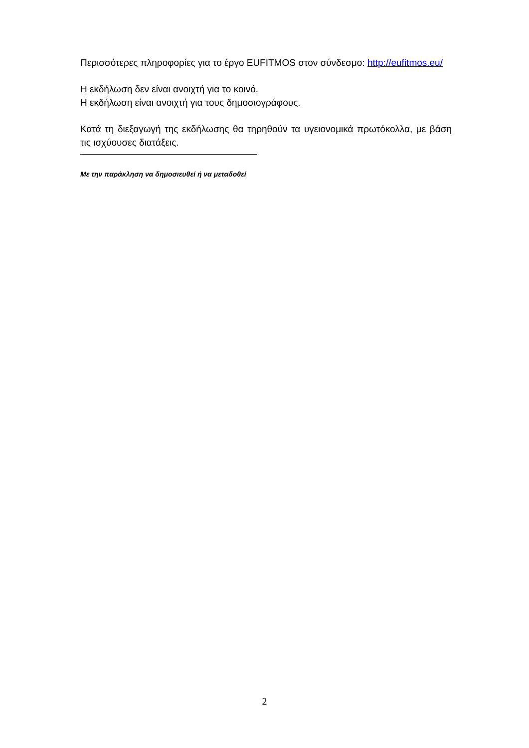Περισσότερες πληροφορίες για το έργο EUFITMOS στον σύνδεσμο: http://eufitmos.eu/
Η εκδήλωση δεν είναι ανοιχτή για το κοινό.
Η εκδήλωση είναι ανοιχτή για τους δημοσιογράφους.
Κατά τη διεξαγωγή της εκδήλωσης θα τηρηθούν τα υγειονομικά πρωτόκολλα, με βάση τις ισχύουσες διατάξεις.
Με την παράκληση να δημοσιευθεί ή να μεταδοθεί
2